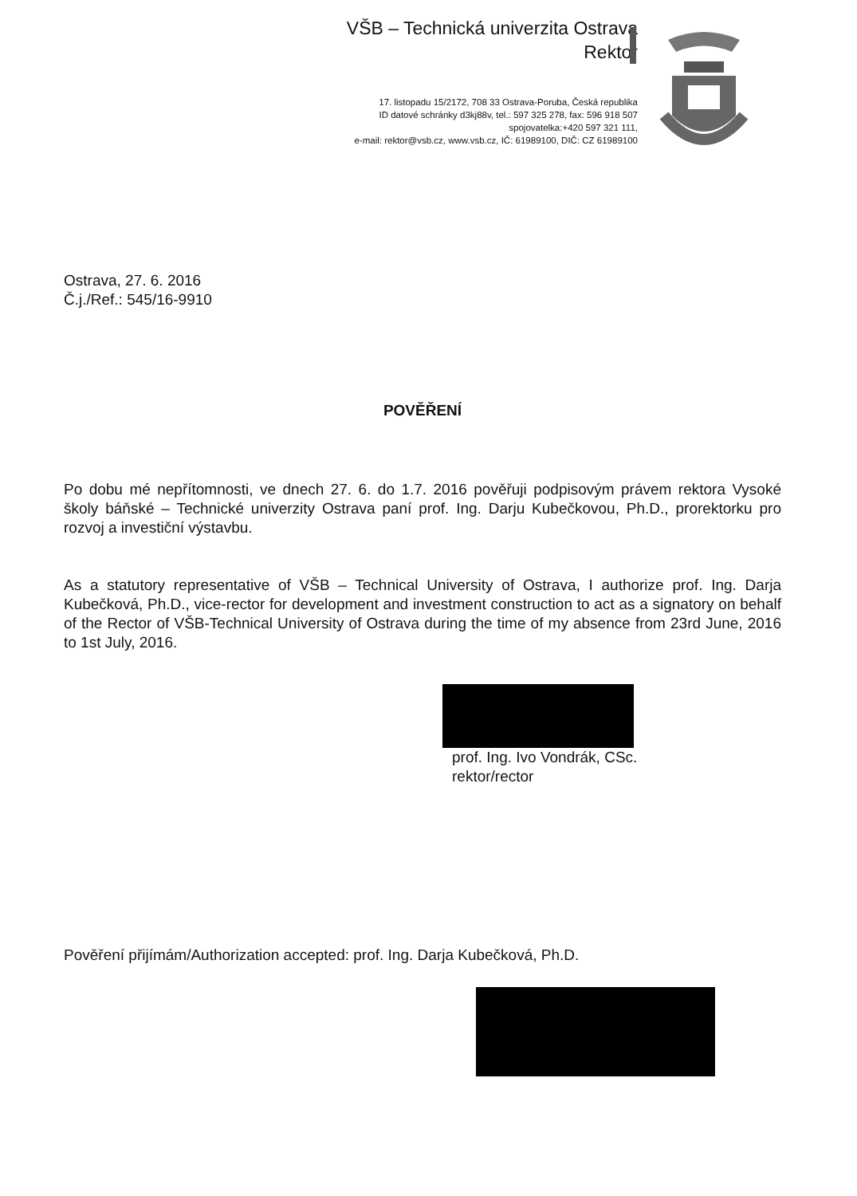VŠB – Technická univerzita Ostrava
Rektor
17. listopadu 15/2172, 708 33 Ostrava-Poruba, Česká republika
ID datové schránky d3kj88v, tel.: 597 325 278, fax: 596 918 507
spojovatelka:+420 597 321 111,
e-mail: rektor@vsb.cz, www.vsb.cz, IČ: 61989100, DIČ: CZ 61989100
Ostrava, 27. 6. 2016
Č.j./Ref.: 545/16-9910
POVĚŘENÍ
Po dobu mé nepřítomnosti, ve dnech 27. 6. do 1.7. 2016 pověřuji podpisovým právem rektora Vysoké školy báňské – Technické univerzity Ostrava paní prof. Ing. Darju Kubečkovou, Ph.D., prorektorku pro rozvoj a investiční výstavbu.
As a statutory representative of VŠB – Technical University of Ostrava, I authorize prof. Ing. Darja Kubečková, Ph.D., vice-rector for development and investment construction to act as a signatory on behalf of the Rector of VŠB-Technical University of Ostrava during the time of my absence from 23rd June, 2016 to 1st July, 2016.
prof. Ing. Ivo Vondrák, CSc.
rektor/rector
Pověření přijímám/Authorization accepted: prof. Ing. Darja Kubečková, Ph.D.